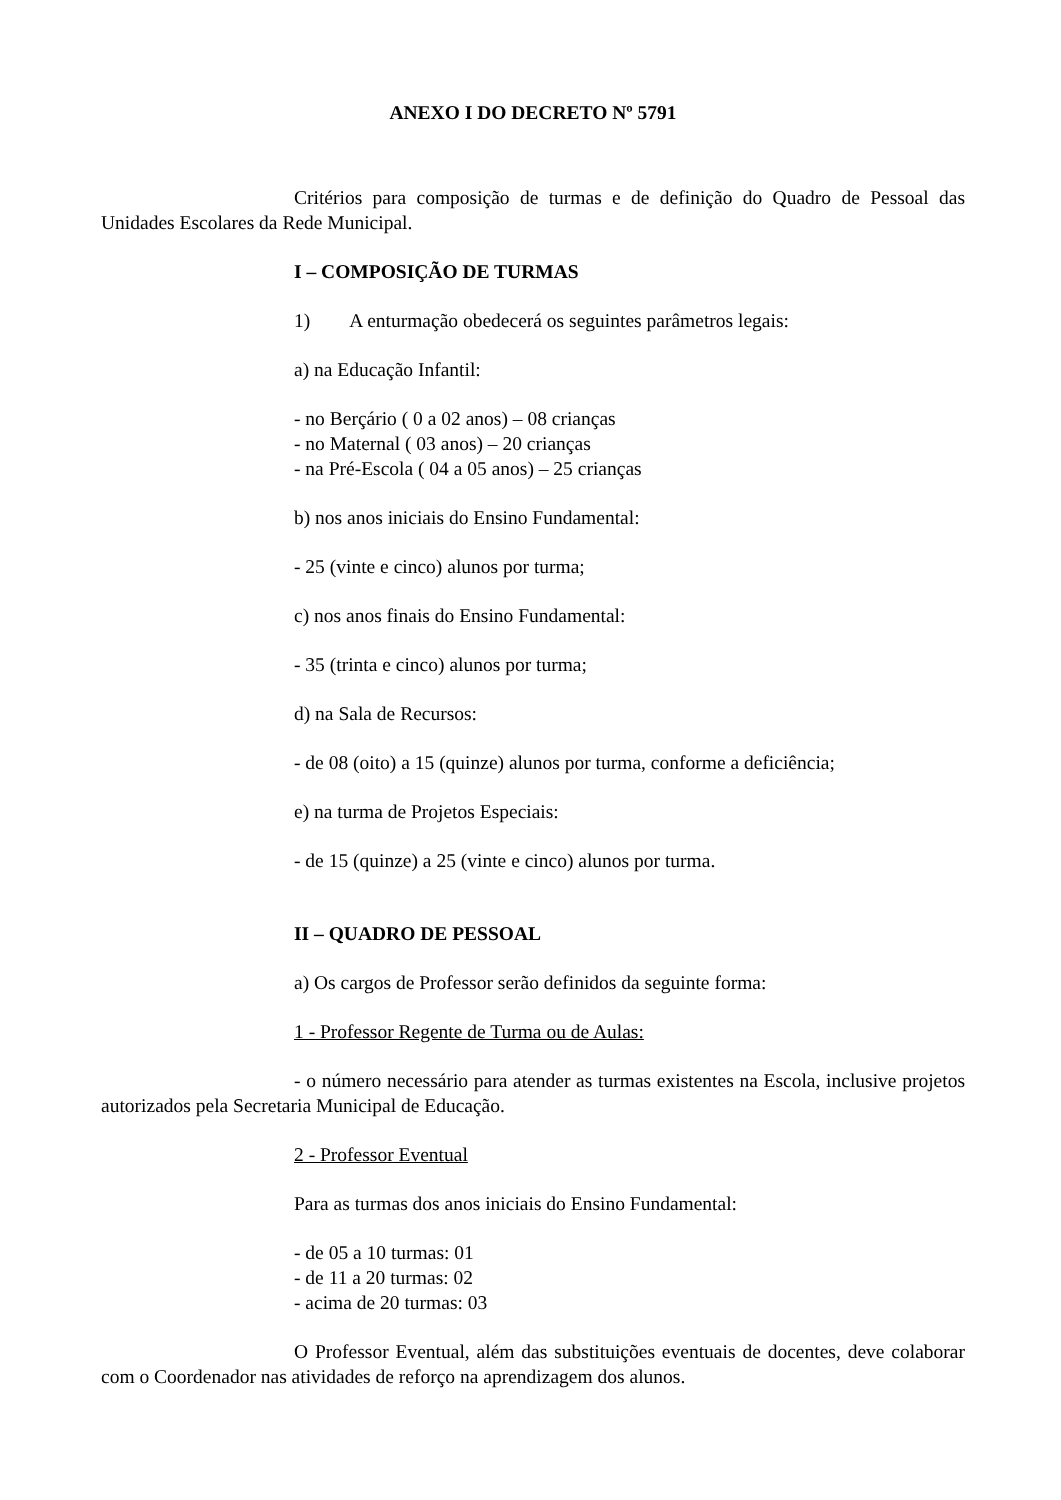ANEXO I DO DECRETO Nº 5791
Critérios para composição de turmas e de definição do Quadro de Pessoal das Unidades Escolares da Rede Municipal.
I – COMPOSIÇÃO DE TURMAS
1) A enturmação obedecerá os seguintes parâmetros legais:
a) na Educação Infantil:
- no Berçário ( 0 a 02 anos) – 08 crianças
- no Maternal ( 03 anos) – 20 crianças
- na Pré-Escola ( 04 a 05 anos) – 25 crianças
b) nos anos iniciais do Ensino Fundamental:
- 25 (vinte e cinco) alunos por turma;
c) nos anos finais do Ensino Fundamental:
- 35 (trinta e cinco) alunos por turma;
d) na Sala de Recursos:
- de 08 (oito) a 15 (quinze) alunos por turma, conforme a deficiência;
e) na turma de Projetos Especiais:
- de 15 (quinze) a 25 (vinte e cinco) alunos por turma.
II – QUADRO DE PESSOAL
a) Os cargos de Professor serão definidos da seguinte forma:
1 - Professor Regente de Turma ou de Aulas:
- o número necessário para atender as turmas existentes na Escola, inclusive projetos autorizados pela Secretaria Municipal de Educação.
2 - Professor Eventual
Para as turmas dos anos iniciais do Ensino Fundamental:
- de 05 a 10 turmas: 01
- de 11 a 20 turmas: 02
- acima de 20 turmas: 03
O Professor Eventual, além das substituições eventuais de docentes, deve colaborar com o Coordenador nas atividades de reforço na aprendizagem dos alunos.